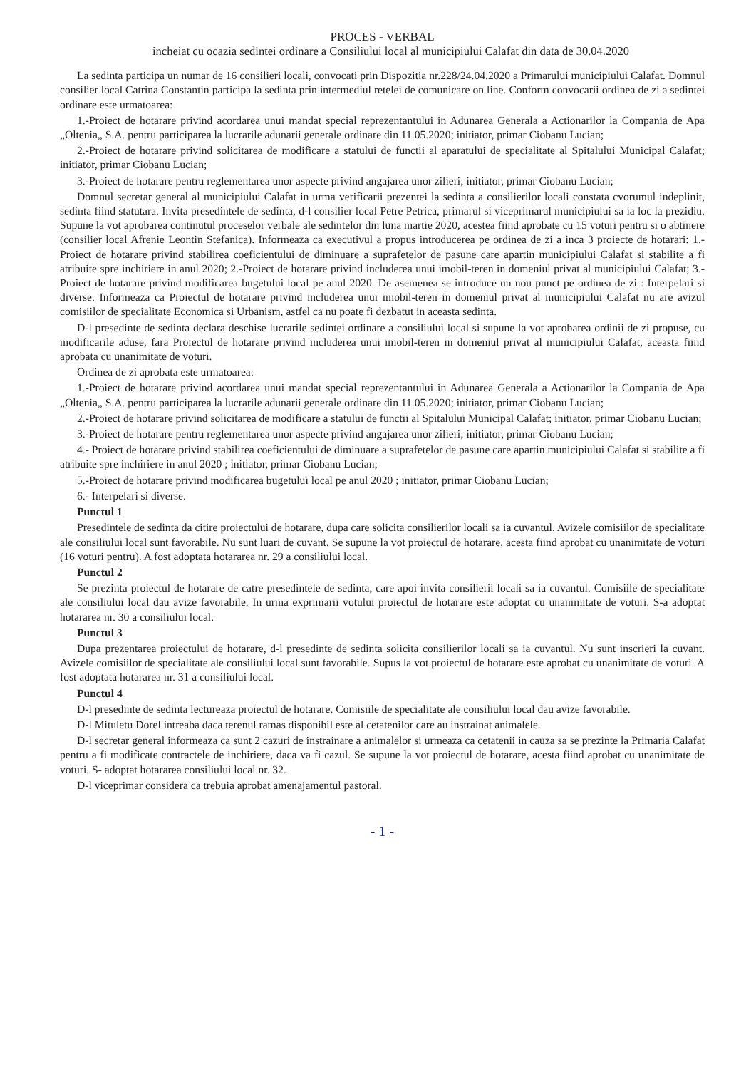PROCES - VERBAL
incheiat cu ocazia sedintei ordinare a Consiliului local al municipiului Calafat din data de 30.04.2020
La sedinta participa un numar de 16 consilieri locali, convocati prin Dispozitia nr.228/24.04.2020 a Primarului municipiului Calafat. Domnul consilier local Catrina Constantin participa la sedinta prin intermediul retelei de comunicare on line. Conform convocarii ordinea de zi a sedintei ordinare este urmatoarea:
1.-Proiect de hotarare privind acordarea unui mandat special reprezentantului in Adunarea Generala a Actionarilor la Compania de Apa „Oltenia„ S.A. pentru participarea la lucrarile adunarii generale ordinare din 11.05.2020; initiator, primar Ciobanu Lucian;
2.-Proiect de hotarare privind solicitarea de modificare a statului de functii al aparatului de specialitate al Spitalului Municipal Calafat; initiator, primar Ciobanu Lucian;
3.-Proiect de hotarare pentru reglementarea unor aspecte privind angajarea unor zilieri; initiator, primar Ciobanu Lucian;
Domnul secretar general al municipiului Calafat in urma verificarii prezentei la sedinta a consilierilor locali constata cvorumul indeplinit, sedinta fiind statutara. Invita presedintele de sedinta, d-l consilier local Petre Petrica, primarul si viceprimarul municipiului sa ia loc la prezidiu. Supune la vot aprobarea continutul proceselor verbale ale sedintelor din luna martie 2020, acestea fiind aprobate cu 15 voturi pentru si o abtinere (consilier local Afrenie Leontin Stefanica). Informeaza ca executivul a propus introducerea pe ordinea de zi a inca 3 proiecte de hotarari: 1.-Proiect de hotarare privind stabilirea coeficientului de diminuare a suprafetelor de pasune care apartin municipiului Calafat si stabilite a fi atribuite spre inchiriere in anul 2020; 2.-Proiect de hotarare privind includerea unui imobil-teren in domeniul privat al municipiului Calafat; 3.-Proiect de hotarare privind modificarea bugetului local pe anul 2020. De asemenea se introduce un nou punct pe ordinea de zi : Interpelari si diverse. Informeaza ca Proiectul de hotarare privind includerea unui imobil-teren in domeniul privat al municipiului Calafat nu are avizul comisiilor de specialitate Economica si Urbanism, astfel ca nu poate fi dezbatut in aceasta sedinta.
D-l presedinte de sedinta declara deschise lucrarile sedintei ordinare a consiliului local si supune la vot aprobarea ordinii de zi propuse, cu modificarile aduse, fara Proiectul de hotarare privind includerea unui imobil-teren in domeniul privat al municipiului Calafat, aceasta fiind aprobata cu unanimitate de voturi.
Ordinea de zi aprobata este urmatoarea:
1.-Proiect de hotarare privind acordarea unui mandat special reprezentantului in Adunarea Generala a Actionarilor la Compania de Apa „Oltenia„ S.A. pentru participarea la lucrarile adunarii generale ordinare din 11.05.2020; initiator, primar Ciobanu Lucian;
2.-Proiect de hotarare privind solicitarea de modificare a statului de functii al Spitalului Municipal Calafat; initiator, primar Ciobanu Lucian;
3.-Proiect de hotarare pentru reglementarea unor aspecte privind angajarea unor zilieri; initiator, primar Ciobanu Lucian;
4.- Proiect de hotarare privind stabilirea coeficientului de diminuare a suprafetelor de pasune care apartin municipiului Calafat si stabilite a fi atribuite spre inchiriere in anul 2020 ; initiator, primar Ciobanu Lucian;
5.-Proiect de hotarare privind modificarea bugetului local pe anul 2020 ; initiator, primar Ciobanu Lucian;
6.- Interpelari si diverse.
Punctul 1
Presedintele de sedinta da citire proiectului de hotarare, dupa care solicita consilierilor locali sa ia cuvantul. Avizele comisiilor de specialitate ale consiliului local sunt favorabile. Nu sunt luari de cuvant. Se supune la vot proiectul de hotarare, acesta fiind aprobat cu unanimitate de voturi (16 voturi pentru). A fost adoptata hotararea nr. 29 a consiliului local.
Punctul 2
Se prezinta proiectul de hotarare de catre presedintele de sedinta, care apoi invita consilierii locali sa ia cuvantul. Comisiile de specialitate ale consiliului local dau avize favorabile. In urma exprimarii votului proiectul de hotarare este adoptat cu unanimitate de voturi. S-a adoptat hotararea nr. 30 a consiliului local.
Punctul 3
Dupa prezentarea proiectului de hotarare, d-l presedinte de sedinta solicita consilierilor locali sa ia cuvantul. Nu sunt inscrieri la cuvant. Avizele comisiilor de specialitate ale consiliului local sunt favorabile. Supus la vot proiectul de hotarare este aprobat cu unanimitate de voturi. A fost adoptata hotararea nr. 31 a consiliului local.
Punctul 4
D-l presedinte de sedinta lectureaza proiectul de hotarare. Comisiile de specialitate ale consiliului local dau avize favorabile.
D-l Mituletu Dorel intreaba daca terenul ramas disponibil este al cetatenilor care au instrainat animalele.
D-l secretar general informeaza ca sunt 2 cazuri de instrainare a animalelor si urmeaza ca cetatenii in cauza sa se prezinte la Primaria Calafat pentru a fi modificate contractele de inchiriere, daca va fi cazul. Se supune la vot proiectul de hotarare, acesta fiind aprobat cu unanimitate de voturi. S- adoptat hotararea consiliului local nr. 32.
D-l viceprimar considera ca trebuia aprobat amenajamentul pastoral.
- 1 -